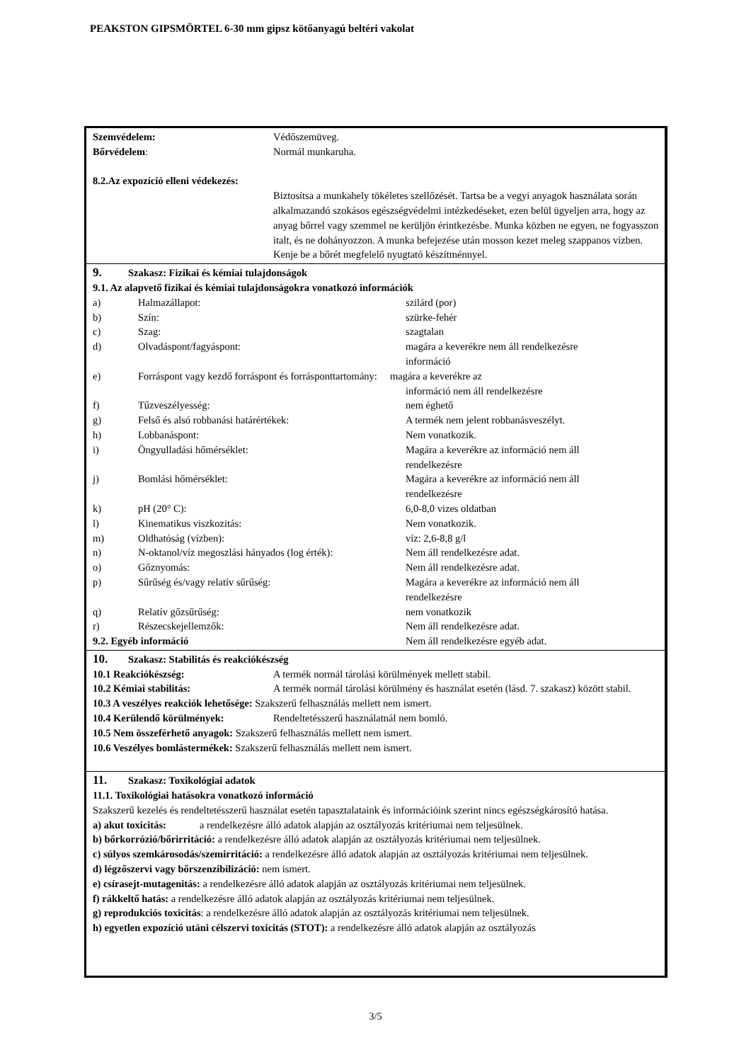PEAKSTON GIPSMÖRTEL 6-30 mm gipsz kötőanyagú beltéri vakolat
Szemvédelem: Védőszemüveg.
Bőrvédelem: Normál munkaruha.
8.2.Az expozíció elleni védekezés:
Biztosítsa a munkahely tökéletes szellőzését. Tartsa be a vegyi anyagok használata során alkalmazandó szokásos egészségvédelmi intézkedéseket, ezen belül ügyeljen arra, hogy az anyag bőrrel vagy szemmel ne kerüljön érintkezésbe. Munka közben ne egyen, ne fogyasszon italt, és ne dohányozzon. A munka befejezése után mosson kezet meleg szappanos vízben. Kenje be a bőrét megfelelő nyugtató készítménnyel.
9. Szakasz: Fizikai és kémiai tulajdonságok
9.1. Az alapvető fizikai és kémiai tulajdonságokra vonatkozó információk
| a) | Halmazállapot: | szilárd (por) |
| b) | Szín: | szürke-fehér |
| c) | Szag: | szagtalan |
| d) | Olvadáspont/fagyáspont: | magára a keverékre nem áll rendelkezésre információ |
| e) | Forráspont vagy kezdő forráspont és forrásponttartomány: magára a keverékre az | |
| | | információ nem áll rendelkezésre |
| f) | Tűzveszélyesség: | nem éghető |
| g) | Felső és alsó robbanási határértékek: | A termék nem jelent robbanásveszélyt. |
| h) | Lobbanáspont: | Nem vonatkozik. |
| i) | Öngyulladási hőmérséklet: | Magára a keverékre az információ nem áll rendelkezésre |
| j) | Bomlási hőmérséklet: | Magára a keverékre az információ nem áll rendelkezésre |
| k) | pH (20° C): | 6,0-8,0 vizes oldatban |
| l) | Kinematikus viszkozitás: | Nem vonatkozik. |
| m) | Oldhatóság (vízben): | víz: 2,6-8,8 g/l |
| n) | N-oktanol/víz megoszlási hányados (log érték): | Nem áll rendelkezésre adat. |
| o) | Gőznyomás: | Nem áll rendelkezésre adat. |
| p) | Sűrűség és/vagy relatív sűrűség: | Magára a keverékre az információ nem áll rendelkezésre |
| q) | Relatív gőzsűrűség: | nem vonatkozik |
| r) | Részecskejellemzők: | Nem áll rendelkezésre adat. |
| 9.2. Egyéb információ | | Nem áll rendelkezésre egyéb adat. |
10. Szakasz: Stabilitás és reakciókészség
10.1 Reakciókészség: A termék normál tárolási körülmények mellett stabil.
10.2 Kémiai stabilitás: A termék normál tárolási körülmény és használat esetén (lásd. 7. szakasz) között stabil.
10.3 A veszélyes reakciók lehetősége: Szakszerű felhasználás mellett nem ismert.
10.4 Kerülendő körülmények: Rendeltetésszerű használatnál nem bomló.
10.5 Nem összeférhető anyagok: Szakszerű felhasználás mellett nem ismert.
10.6 Veszélyes bomlástermékek: Szakszerű felhasználás mellett nem ismert.
11. Szakasz: Toxikológiai adatok
11.1. Toxikológiai hatásokra vonatkozó információ
Szakszerű kezelés és rendeltetésszerű használat esetén tapasztalataink és információink szerint nincs egészségkárosító hatása.
a) akut toxicitás: a rendelkezésre álló adatok alapján az osztályozás kritériumai nem teljesülnek.
b) bőrkorrózió/bőrirritáció: a rendelkezésre álló adatok alapján az osztályozás kritériumai nem teljesülnek.
c) súlyos szemkárosodás/szemirritáció: a rendelkezésre álló adatok alapján az osztályozás kritériumai nem teljesülnek.
d) légzőszervi vagy bőrszenzibilizáció: nem ismert.
e) csírasejt-mutagenitás: a rendelkezésre álló adatok alapján az osztályozás kritériumai nem teljesülnek.
f) rákkeltő hatás: a rendelkezésre álló adatok alapján az osztályozás kritériumai nem teljesülnek.
g) reprodukciós toxicitás: a rendelkezésre álló adatok alapján az osztályozás kritériumai nem teljesülnek.
h) egyetlen expozíció utáni célszervi toxicitás (STOT): a rendelkezésre álló adatok alapján az osztályozás
3/5